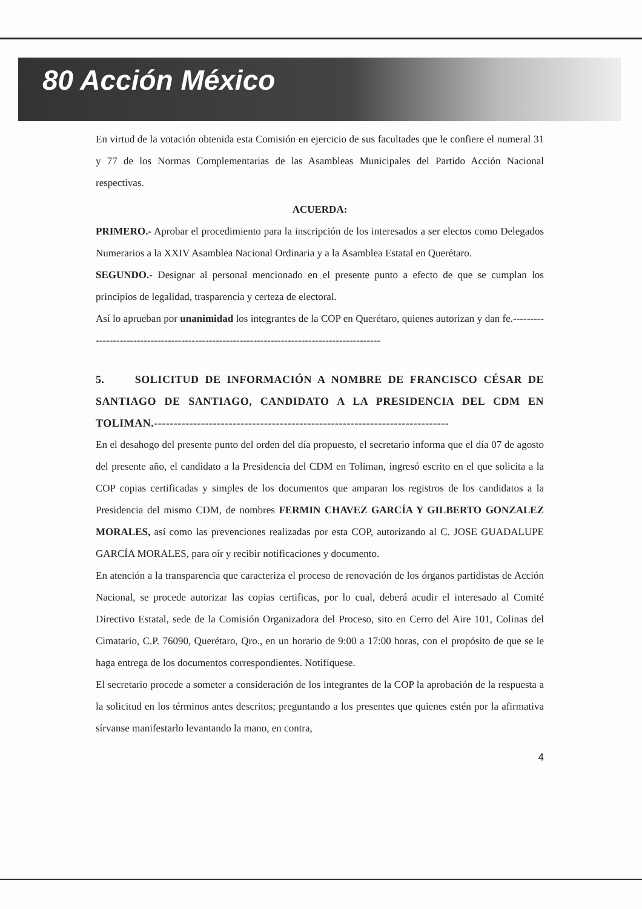80 Acción México
En virtud de la votación obtenida esta Comisión en ejercicio de sus facultades que le confiere el numeral 31 y 77 de los Normas Complementarias de las Asambleas Municipales del Partido Acción Nacional respectivas.
ACUERDA:
PRIMERO.- Aprobar el procedimiento para la inscripción de los interesados a ser electos como Delegados Numerarios a la XXIV Asamblea Nacional Ordinaria y a la Asamblea Estatal en Querétaro.
SEGUNDO.- Designar al personal mencionado en el presente punto a efecto de que se cumplan los principios de legalidad, trasparencia y certeza de electoral.
Así lo aprueban por unanimidad los integrantes de la COP en Querétaro, quienes autorizan y dan fe.--------------------------------------------------------------------------------------------
5. SOLICITUD DE INFORMACIÓN A NOMBRE DE FRANCISCO CÉSAR DE SANTIAGO DE SANTIAGO, CANDIDATO A LA PRESIDENCIA DEL CDM EN TOLIMAN.---------------------------------------------------------------------------
En el desahogo del presente punto del orden del día propuesto, el secretario informa que el día 07 de agosto del presente año, el candidato a la Presidencia del CDM en Toliman, ingresó escrito en el que solicita a la COP copias certificadas y simples de los documentos que amparan los registros de los candidatos a la Presidencia del mismo CDM, de nombres FERMIN CHAVEZ GARCÍA Y GILBERTO GONZALEZ MORALES, así como las prevenciones realizadas por esta COP, autorizando al C. JOSE GUADALUPE GARCÍA MORALES, para oír y recibir notificaciones y documento.
En atención a la transparencia que caracteriza el proceso de renovación de los órganos partidistas de Acción Nacional, se procede autorizar las copias certificas, por lo cual, deberá acudir el interesado al Comité Directivo Estatal, sede de la Comisión Organizadora del Proceso, sito en Cerro del Aire 101, Colinas del Cimatario, C.P. 76090, Querétaro, Qro., en un horario de 9:00 a 17:00 horas, con el propósito de que se le haga entrega de los documentos correspondientes. Notifíquese.
El secretario procede a someter a consideración de los integrantes de la COP la aprobación de la respuesta a la solicitud en los términos antes descritos; preguntando a los presentes que quienes estén por la afirmativa sírvanse manifestarlo levantando la mano, en contra,
4